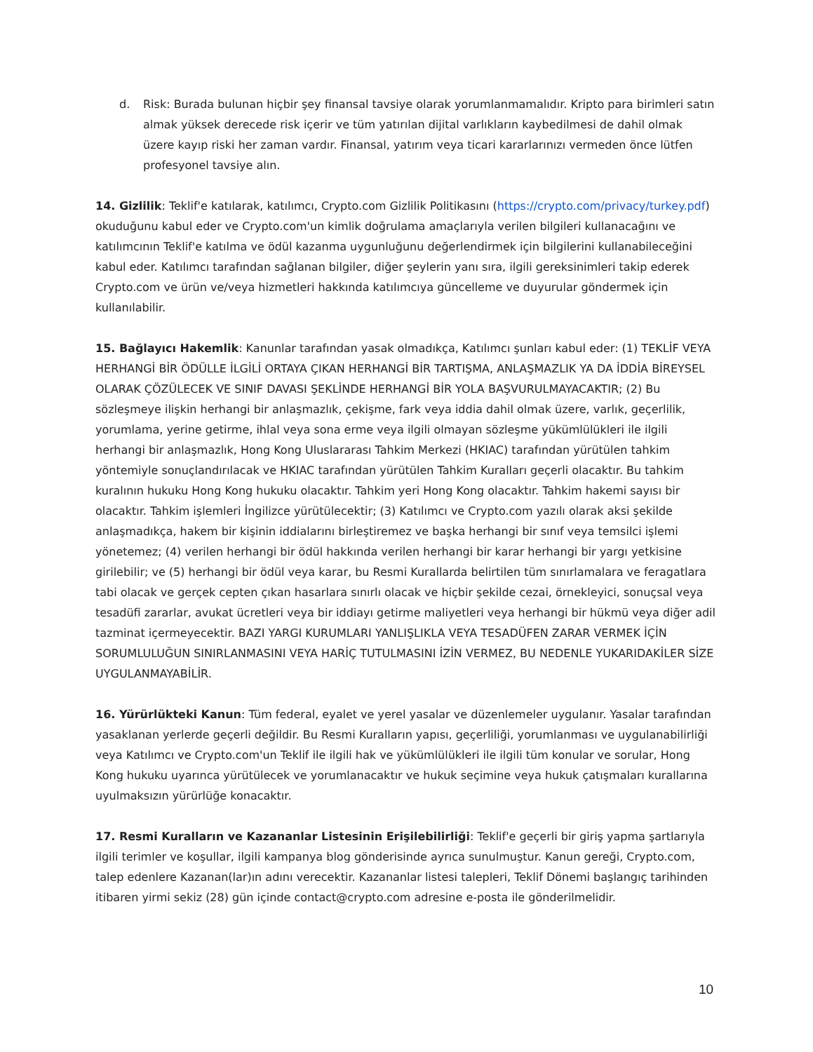d. Risk: Burada bulunan hiçbir şey finansal tavsiye olarak yorumlanmamalıdır. Kripto para birimleri satın almak yüksek derecede risk içerir ve tüm yatırılan dijital varlıkların kaybedilmesi de dahil olmak üzere kayıp riski her zaman vardır. Finansal, yatırım veya ticari kararlarınızı vermeden önce lütfen profesyonel tavsiye alın.
14. Gizlilik: Teklif'e katılarak, katılımcı, Crypto.com Gizlilik Politikasını (https://crypto.com/privacy/turkey.pdf) okuduğunu kabul eder ve Crypto.com'un kimlik doğrulama amaçlarıyla verilen bilgileri kullanacağını ve katılımcının Teklif'e katılma ve ödül kazanma uygunluğunu değerlendirmek için bilgilerini kullanabileceğini kabul eder. Katılımcı tarafından sağlanan bilgiler, diğer şeylerin yanı sıra, ilgili gereksinimleri takip ederek Crypto.com ve ürün ve/veya hizmetleri hakkında katılımcıya güncelleme ve duyurular göndermek için kullanılabilir.
15. Bağlayıcı Hakemlik: Kanunlar tarafından yasak olmadıkça, Katılımcı şunları kabul eder: (1) TEKLİF VEYA HERHANGİ BİR ÖDÜLLE İLGİLİ ORTAYA ÇIKAN HERHANGİ BİR TARTIŞMA, ANLAŞMAZLIK YA DA İDDİA BİREYSEL OLARAK ÇÖZÜLECEK VE SINIF DAVASI ŞEKLİNDE HERHANGİ BİR YOLA BAŞVURULMAYACAKTIR; (2) Bu sözleşmeye ilişkin herhangi bir anlaşmazlık, çekişme, fark veya iddia dahil olmak üzere, varlık, geçerlilik, yorumlama, yerine getirme, ihlal veya sona erme veya ilgili olmayan sözleşme yükümlülükleri ile ilgili herhangi bir anlaşmazlık, Hong Kong Uluslararası Tahkim Merkezi (HKIAC) tarafından yürütülen tahkim yöntemiyle sonuçlandırılacak ve HKIAC tarafından yürütülen Tahkim Kuralları geçerli olacaktır. Bu tahkim kuralının hukuku Hong Kong hukuku olacaktır. Tahkim yeri Hong Kong olacaktır. Tahkim hakemi sayısı bir olacaktır. Tahkim işlemleri İngilizce yürütülecektir; (3) Katılımcı ve Crypto.com yazılı olarak aksi şekilde anlaşmadıkça, hakem bir kişinin iddialarını birleştiremez ve başka herhangi bir sınıf veya temsilci işlemi yönetemez; (4) verilen herhangi bir ödül hakkında verilen herhangi bir karar herhangi bir yargı yetkisine girilebilir; ve (5) herhangi bir ödül veya karar, bu Resmi Kurallarda belirtilen tüm sınırlamalara ve feragatlara tabi olacak ve gerçek cepten çıkan hasarlara sınırlı olacak ve hiçbir şekilde cezai, örnekleyici, sonuçsal veya tesadüfi zararlar, avukat ücretleri veya bir iddiayı getirme maliyetleri veya herhangi bir hükmü veya diğer adil tazminat içermeyecektir. BAZI YARGI KURUMLARI YANLIŞLIKLA VEYA TESADÜFEN ZARAR VERMEK İÇİN SORUMLULUĞUN SINIRLANMASINI VEYA HARİÇ TUTULMASINI İZİN VERMEZ, BU NEDENLE YUKARIDAKİLER SİZE UYGULANMAYABİLİR.
16. Yürürlükteki Kanun: Tüm federal, eyalet ve yerel yasalar ve düzenlemeler uygulanır. Yasalar tarafından yasaklanan yerlerde geçerli değildir. Bu Resmi Kuralların yapısı, geçerliliği, yorumlanması ve uygulanabilirliği veya Katılımcı ve Crypto.com'un Teklif ile ilgili hak ve yükümlülükleri ile ilgili tüm konular ve sorular, Hong Kong hukuku uyarınca yürütülecek ve yorumlanacaktır ve hukuk seçimine veya hukuk çatışmaları kurallarına uyulmaksızın yürürlüğe konacaktır.
17. Resmi Kuralların ve Kazananlar Listesinin Erişilebilirliği: Teklif'e geçerli bir giriş yapma şartlarıyla ilgili terimler ve koşullar, ilgili kampanya blog gönderisinde ayrıca sunulmuştur. Kanun gereği, Crypto.com, talep edenlere Kazanan(lar)ın adını verecektir. Kazananlar listesi talepleri, Teklif Dönemi başlangıç tarihinden itibaren yirmi sekiz (28) gün içinde contact@crypto.com adresine e-posta ile gönderilmelidir.
10